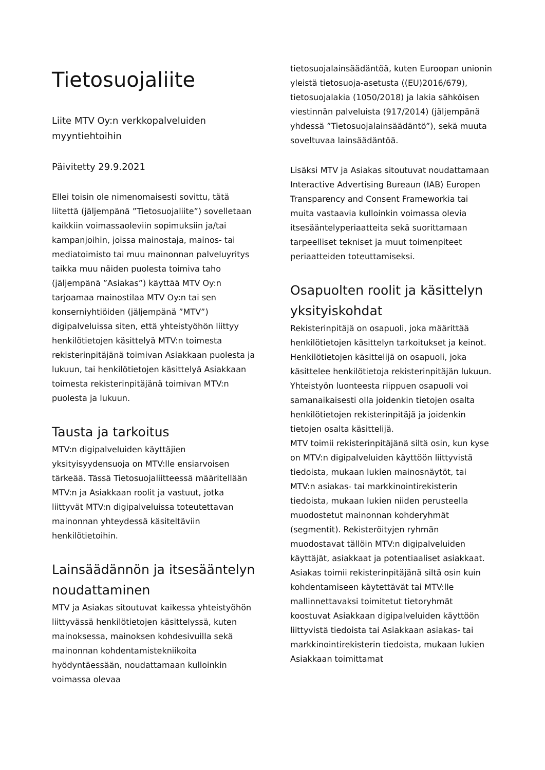Tietosuojaliite
Liite MTV Oy:n verkkopalveluiden myyntiehtoihin
Päivitetty 29.9.2021
Ellei toisin ole nimenomaisesti sovittu, tätä liitettä (jäljempänä ”Tietosuojaliite”) sovelletaan kaikkiin voimassaoleviin sopimuksiin ja/tai kampanjoihin, joissa mainostaja, mainos- tai mediatoimisto tai muu mainonnan palveluyritys taikka muu näiden puolesta toimiva taho (jäljempänä ”Asiakas”) käyttää MTV Oy:n tarjoamaa mainostilaa MTV Oy:n tai sen konserniyhtiöiden (jäljempänä ”MTV”) digipalveluissa siten, että yhteistyöhön liittyy henkilötietojen käsittelyä MTV:n toimesta rekisterinpitäjänä toimivan Asiakkaan puolesta ja lukuun, tai henkilötietojen käsittelyä Asiakkaan toimesta rekisterinpitäjänä toimivan MTV:n puolesta ja lukuun.
Tausta ja tarkoitus
MTV:n digipalveluiden käyttäjien yksityisyydensuoja on MTV:lle ensiarvoisen tärkeää. Tässä Tietosuojaliitteessä määritellään MTV:n ja Asiakkaan roolit ja vastuut, jotka liittyvät MTV:n digipalveluissa toteutettavan mainonnan yhteydessä käsiteltäviin henkilötietoihin.
Lainsäädännön ja itsesääntelyn noudattaminen
MTV ja Asiakas sitoutuvat kaikessa yhteistyöhön liittyvässä henkilötietojen käsittelyssä, kuten mainoksessa, mainoksen kohdesivuilla sekä mainonnan kohdentamistekniikoita hyödyntäessään, noudattamaan kulloinkin voimassa olevaa
tietosuojalainsäädäntöä, kuten Euroopan unionin yleistä tietosuoja-asetusta ((EU)2016/679), tietosuojalakia (1050/2018) ja lakia sähköisen viestinnän palveluista (917/2014) (jäljempänä yhdessä ”Tietosuojalainsäädäntö”), sekä muuta soveltuvaa lainsäädäntöä.
Lisäksi MTV ja Asiakas sitoutuvat noudattamaan Interactive Advertising Bureaun (IAB) Europen Transparency and Consent Frameworkia tai muita vastaavia kulloinkin voimassa olevia itsesääntelyperiaatteita sekä suorittamaan tarpeelliset tekniset ja muut toimenpiteet periaatteiden toteuttamiseksi.
Osapuolten roolit ja käsittelyn yksityiskohdat
Rekisterinpitäjä on osapuoli, joka määrittää henkilötietojen käsittelyn tarkoitukset ja keinot. Henkilötietojen käsittelijä on osapuoli, joka käsittelee henkilötietoja rekisterinpitäjän lukuun. Yhteistyön luonteesta riippuen osapuoli voi samanaikaisesti olla joidenkin tietojen osalta henkilötietojen rekisterinpitäjä ja joidenkin tietojen osalta käsittelijä.
MTV toimii rekisterinpitäjänä siltä osin, kun kyse on MTV:n digipalveluiden käyttöön liittyvistä tiedoista, mukaan lukien mainosnäytöt, tai MTV:n asiakas- tai markkinointirekisterin tiedoista, mukaan lukien niiden perusteella muodostetut mainonnan kohderyhmät (segmentit). Rekisteröityjen ryhmän muodostavat tällöin MTV:n digipalveluiden käyttäjät, asiakkaat ja potentiaaliset asiakkaat.
Asiakas toimii rekisterinpitäjänä siltä osin kuin kohdentamiseen käytettävät tai MTV:lle mallinnettavaksi toimitetut tietoryhmät koostuvat Asiakkaan digipalveluiden käyttöön liittyvistä tiedoista tai Asiakkaan asiakas- tai markkinointirekisterin tiedoista, mukaan lukien Asiakkaan toimittamat